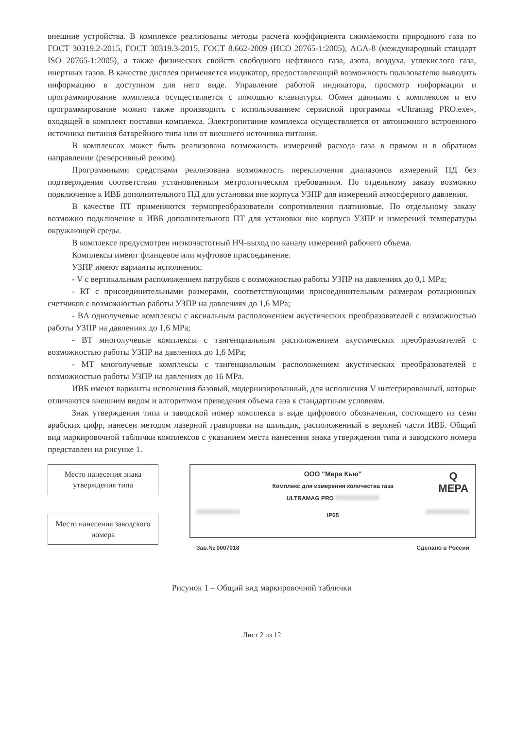внешние устройства. В комплексе реализованы методы расчета коэффициента сжимаемости природного газа по ГОСТ 30319.2-2015, ГОСТ 30319.3-2015, ГОСТ 8.662-2009 (ИСО 20765-1:2005), AGA-8 (международный стандарт ISO 20765-1:2005), а также физических свойств свободного нефтяного газа, азота, воздуха, углекислого газа, инертных газов. В качестве дисплея применяется индикатор, предоставляющий возможность пользователю выводить информацию в доступном для него виде. Управление работой индикатора, просмотр информации и программирование комплекса осуществляется с помощью клавиатуры. Обмен данными с комплексом и его программирование можно также производить с использованием сервисной программы «Ultramag PRO.exe», входящей в комплект поставки комплекса. Электропитание комплекса осуществляется от автономного встроенного источника питания батарейного типа или от внешнего источника питания.
В комплексах может быть реализована возможность измерений расхода газа в прямом и в обратном направлении (реверсивный режим).
Программными средствами реализована возможность переключения диапазонов измерений ПД без подтверждения соответствия установленным метрологическим требованиям. По отдельному заказу возможно подключение к ИВБ дополнительного ПД для установки вне корпуса УЗПР для измерений атмосферного давления.
В качестве ПТ применяются термопреобразователи сопротивления платиновые. По отдельному заказу возможно подключение к ИВБ дополнительного ПТ для установки вне корпуса УЗПР и измерений температуры окружающей среды.
В комплексе предусмотрен низкочастотный НЧ-выход по каналу измерений рабочего объема.
Комплексы имеют фланцевое или муфтовое присоединение.
УЗПР имеют варианты исполнения:
- V с вертикальным расположением патрубков с возможностью работы УЗПР на давлениях до 0,1 MPa;
- RT с присоединительными размерами, соответствующими присоединительным размерам ротационных счетчиков с возможностью работы УЗПР на давлениях до 1,6 MPa;
- BA однолучевые комплексы с аксиальным расположением акустических преобразователей с возможностью работы УЗПР на давлениях до 1,6 MPa;
- BT многолучевые комплексы с тангенциальным расположением акустических преобразователей с возможностью работы УЗПР на давлениях до 1,6 MPa;
- MT многолучевые комплексы с тангенциальным расположением акустических преобразователей с возможностью работы УЗПР на давлениях до 16 MPa.
ИВБ имеют варианты исполнения базовый, модернизированный, для исполнения V интегрированный, которые отличаются внешним видом и алгоритмом приведения объема газа к стандартным условиям.
Знак утверждения типа и заводской номер комплекса в виде цифрового обозначения, состоящего из семи арабских цифр, нанесен методом лазерной гравировки на шильдик, расположенный в верхней части ИВБ. Общий вид маркировочной таблички комплексов с указанием места нанесения знака утверждения типа и заводского номера представлен на рисунке 1.
Место нанесения знака утверждения типа
Место нанесения заводского номера
Q
МЕРА
ООО "Мера Кью"
Комплекс для измерения количества газа
ULTRAMAG PRO
IP65
Зав.№ 0007018 Сделано в России
Рисунок 1 – Общий вид маркировочной таблички
Лист 2 из 12